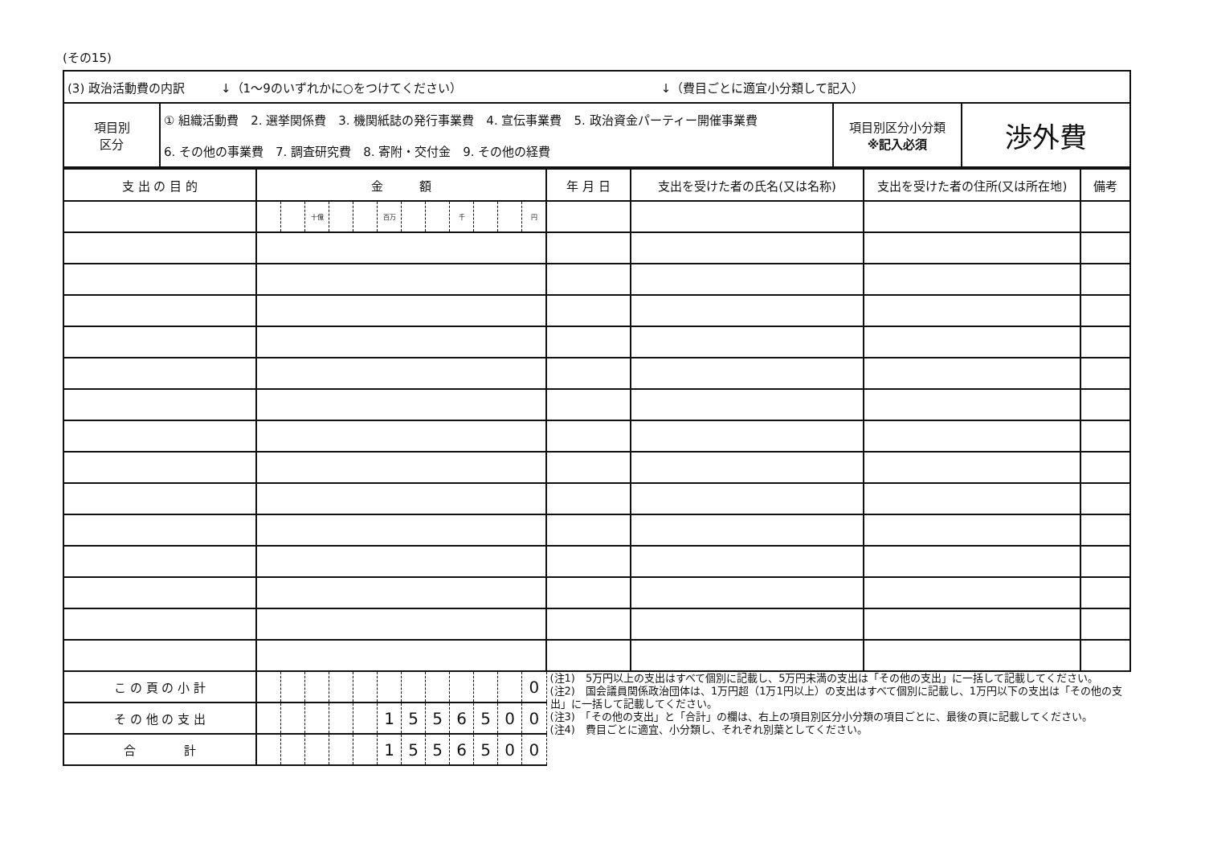(その15)
| (3) 政治活動費の内訳 ↓（1～9のいずれかに○をつけてください） ↓（費目ごとに適宜小分類して記入） | | | |
| 項目別 区分 | ① 組織活動費 2. 選挙関係費 3. 機関紙誌の発行事業費 4. 宣伝事業費 5. 政治資金パーティー開催事業費 6. その他の事業費 7. 調査研究費 8. 寄附・交付金 9. その他の経費 | 項目別区分小分類 ※記入必須 | 渉外費 |
| 支 出 の 目 的 | 金 額 | | | | | | | | | | | | 年 月 日 | 支出を受けた者の氏名(又は名称) | 支出を受けた者の住所(又は所在地) | 備考 |
| --- | --- | --- | --- | --- | --- | --- | --- | --- | --- | --- | --- | --- | --- | --- | --- | --- |
| | | | 十億 | | | 百万 | | | 千 | | | 円 | | | | |
| こ の 頁 の 小 計 | | | | | | | | | | | | 0 | (注1) 5万円以上の支出はすべて個別に記載し、5万円未満の支出は「その他の支出」に一括して記載してください。 (注2) 国会議員関係政治団体は、1万円超（1万1円以上）の支出はすべて個別に記載し、1万円以下の支出は「その他の支出」に一括して記載してください。 (注3) 「その他の支出」と「合計」の欄は、右上の項目別区分小分類の項目ごとに、最後の頁に記載してください。 (注4) 費目ごとに適宜、小分類し、それぞれ別葉としてください。 | | | |
| そ の 他 の 支 出 | | | | | | 1 | 5 | 5 | 6 | 5 | 0 | 0 | | | | |
| 合 計 | | | | | | 1 | 5 | 5 | 6 | 5 | 0 | 0 | | | | |